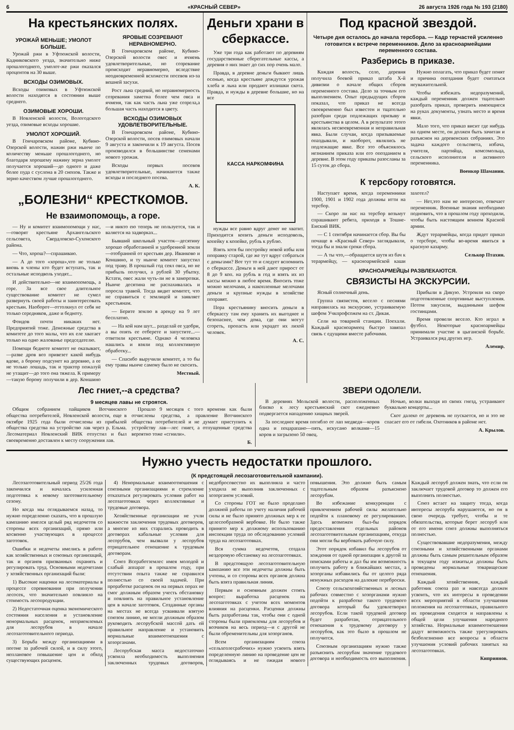6 «КРАСНЫЙ СЕВЕР» 26 августа 1926 года № 193 (2180)
На крестьянских полях.
УРОЖАЙ МЕНЬШЕ; УМОЛОТ БОЛЬШЕ.
Урожай ржи в Уфтюжской волости, Кадниковского уезда, значительно ниже прошлогоднего, умолот-же ржи оказался процентов на 30 выше.
ВСХОДЫ ОЗИМОВЫХ.
Всходы озимовых в Уфтюжской волости находятся в состоянии выше среднего.
ОЗИМОВЫЕ ХОРОШИ.
В Новленской волости, Вологодского уезда, озимовые всходы хорошие.
УМОЛОТ ХОРОШИЙ.
В Гончаровском районе, Кубино-Озерской волости, нажин ржи нынче по количеству меньше прошлогоднего, но благодаря хорошему нажину зерна умолот получается хороший—до одного и даже более пуда с суслона в 20 снопов. Также и зерно качеством лучше прошлогоднего.
ЯРОВЫЕ СОЗРЕВАЮТ НЕРАВНОМЕРНО.
В Гончаровском районе, Кубино-Озерской волости овес и ячмень удовлетворительные, но созревание происходит неравномерно, вследствие неодновременной всхожести посевов из-за вешней засухи.
Рост льна средний, но неравномерность созревания заметна более чем овса и ячменя, так как часть льна уже созрела,а большая часть находится в цвету.
ВСХОДЫ ОЗИМОВЫХ УДОВЛЕТВОРИТЕЛЬНЫЕ.
В Гончаровском районе, Кубино-Озерской волости, посев озимовых начали 9 августа и закончили к 19 августа. Посев производился в большинстве семенами нового урожая.
Всходы первых посевов удовлетворительные, начинаются также всходы и последнего посева.
А. К.
„БОЛЕЗНИ“ КРЕСТКОМОВ.
Не взаимопомощь, а горе.
— Ну и комитет взаимопомощи у нас,—говорят крестьяне Архангельского сельсовета, Свердловско-Сухонского района.
— Что, хорош?—спрашиваю.
— А до того «хорош»,что не только вновь в члены кто будет вступать, так и остальные исподволь уходят...
И действительно—не взаимопомощь, а горе. За все свое длительное существование комитет не сумел развернуть своей работы и заинтересовать крестьян. Наоборот—оттолкнул от себя не только середняков, даже и бедноту.
Фондов почти никаких нет. Предприятий тоже. Денежные средства в комитете до того малы, что их еле хватает только на одно жалованье председателю.
Помощи бедноте комитет не оказывает,—разве дров воз привезет какой нибудь вдове, а борону подсунет на деревню, а ее не только лошадь, так и трактор пожалуй не утащит—до того она тяжела. К примеру—такую борону получили в дер. Коншино—и никто ею теперь не пользуется, так и валяется на задворках...
Бывший школьный участок—десятину хорошо обработанной и удобренной земли—отобранной от крестьян дер. Иванково и Коншино, и ту нынче комитет запустил под траву. В прошлый год сеял овса, но не прибыль получил, а рублей 30 убытку. Кстати, овес жали чуть-ли не в заморозки. Нынче десятина не распахивалась и поросла травой. Тогда видит комитет, что не справиться с землицей и заявляет крестьянам.
— Берите землю в аренду на 9 лет бесплатно.
— На кой нам шут... разделай ее удобри, а вы опять ее отберете и запустите...—ответили крестьяне. Однако 4 человека нашлись и взяли под коллективную обработку...
— Спасибо выручили комитет, а то бы ему травы нынче самому было не скосить.
Местный.
Деньги храни в сберкассе.
Уже три года как работают по деревням государственные сберегательные кассы, а деревня о них знает до сих пор очень мало.
Правда, в деревне деньги бывают лишь осенью, когда крестьяне дождутся урожая хлеба и льна или продают излишки скота. Правда, и нужды в деревне большие, но на все
КАССА НАРКОМФИНА
нужды все равно вдруг денег не хватит. Приходится копить деньги исподоволь, копейку к копейке, рубль к рублю.
Взять хотя бы постройку новой избы или поправку старой, где же тут вдруг собраться с деньгами? Вот тут то и следует вспомнить о сберкассе. Деньги в ней дают прирост от 8 до 9 коп. на рубль в год и взять их из кассы можно в любое время. Вносить тоже можно мелочами, а накопленные мелочами деньги и крупные нужды в хозяйстве поправят.
Пора крестьянину вносить деньги в сберкассу там ему хранить их выгоднее и безопаснее, чем дома, где они могут сгореть, пропасть или украдет их лихой человек.
А. С.
Под красной звездой.
Четыре дня осталось до начала терсбора. — Кадр терчастей усиленно готовится к встрече переменников. Дело за красноармейцами переменного состава.
Разберись в приказе.
Каждая волость, село, деревня получила боевой приказ штаба X-й дивизии о начале общих сборов переменного состава. Дело за точным его выполнением. Опыт предыдущих сборов показал, что приказ не всегда своевременно был известен и тщательно разобран среди подлежащих призыву и крестьянства в целом. А в результате этого являлась несвоевременная и неправильная явка. Были случаи, когда призываемые опаздывали, и наоборот, являлись не подлежащие явке. Все это объяснялось незнанием приказа или его опозданием в деревне. В этом году приказы разосланы за 15 суток до сбора.
Нужно полагать, что приказ будет понят и причина опоздания будет считаться неуважительной.
Чтобы избежать недоразумений, каждый переменник должен тщательно разобрать приказ, проверить имеющиеся на руках документы, узнать место и время явки.
Мало того, что приказ висит где нибудь на одном месте, он должен быть зачитан и разъяснен на деревенских собраниях. Это задача каждого сельсовета, избача, учителя, партийца, комсомольца, сельского исполнителя и активного переменника.
Военкор Шаманин.
К терсбору готовятся.
Наступает время, когда переменники 1900, 1901 и 1902 года должны итти на терсбор.
— Скоро ли нас на терсбор возьмут спрашивают ребята, приходя в Тошне-Емский ВИК.
— С 1 сентября начинается сбор. Вы бы почаще в «Красный Север» заглядывали, тогда бы и знали сроки сбора.
— А ты что,—обращается шутя из бач к терармейцу, — красноармейской каши захотел?
— Нет,это нам не интересно, отвечает переменник. Военные знания необходимо подновить, что в прошлом году проходили, чтобы быть настоящим воином Красной армии.
Ждут терармейцы, когда придет приказ о терсборе, чтобы во-время явиться в красную казарму.
Селькор Птахин.
КРАСНОАРМЕЙЦЫ РАЗВЛЕКАЮТСЯ.
СВЯЗИСТЫ НА ЭКСКУРСИИ.
Ясный солнечный день.
Группа связистов, весело с песнями направилась на экскурсию, устраиваемую шефом Учкпрофсожем на ст. Дикая.
Сели на товарной станции. Поехали. Каждый красноармеец быстро завязал связь с едущими вместе рабочими.
Прибыли в Дикую. Устроили на скоро подготовленные спортивные выступления. Потом закусили, выданными шефом гостинцами.
Время провели весело. Кто играл в футбол. Некоторые красноармейцы принимали участие в цыганской борьбе. Устраивался ряд других игр.
Алемир.
Лес гниет,--а средства?
9 месяцев лавы не строятся.
Общим собранием пайщиков Вотчинского общества потребителей, Новленской волости, еще в октябре 1925 года были отчислены из прибылей общества средства на устройство лав через р. Ельма. Лесоматериал Новленский ВИК отпустил и был своевременно доставлен к месту сооружения лав.
Прошло 9 месяцев с того времени как были отчислены средства, а правление Вотчинского общества потребителей и не думает приступить к устройству лав—лес гниет, а отпущенные средства вероятно тоже «сгнили».
Б.
ЗВЕРИ ОДОЛЕЛИ.
В деревнях Мольской волости, расположенных близко к лесу крестьянский скот ежедневно подвергается нападению хищных зверей.
За последнее время погибло от лап медведя—коров одна и поцарапано—пять, искусано волками—15 коров и загрызено 50 овец.
Ночью, волки выходя из своих гнезд, устраивают буквально концерты...
Скот далеко от деревень не пускается, но и это не спасает его от гибели. Охотников в районе нет.
А. Крылов.
Нужно учесть недостатки прошлого.
(К предстоящей лесозаготовительной кампании).
Лесозаготовительный период 25/26 года закончился и началась усиленная подготовка к новому заготовительному сезону.
Но когда мы оглядываемся назад, то нужно определенно сказать, что в прошлую кампанию имелся целый ряд недочетов со стороны всех организаций, прямо или косвенно участвующих в процессе заготовок.
Ошибки и недочеты имелись в работе как хозяйственных и союзных организаций, так и органов призванных охранять и регулировать труд. Основными недочетами у хозяйственных организаций были:
1) Высокие наценки на лесоматериалы в процессе соревнования при получении лесосек, что значительно повлияло на стоимость лесопродукции.
2) Недостаточная оценка экономического состояния населения и установление ненормальных расценок, неприемлемых для лесорубов в начале лесозаготовительного периода.
3) Борьба между организациями в погоне за рабочей силой, и в силу этого, неплановое повышение цен и обход существующих расценок.
4) Ненормальные взаимоотношения с союзными организациями и стремление отказаться регулировать условия работ на лесозаготовках через коллективные и трудовые договора.
Хозяйственные организации не учли важности заключения трудовых договоров, а многие из них старались проводить в договорах кабальные условия для лесорубов, чем вызвали у лесорубов отрицательное отношение к трудовым договорам.
Союз Всеработземлес имея молодой и слабый аппарат в прошлом году, при отсутствии опыта также не справился полностью со своей задачей. При проработке расценок он на первых порах не смог должным образом учесть обстановку и повлиять на правильное установление цен в начале заготовок. Созданные органы на местах не всегда усваивали взятую союзом линию, не могли должным образом руководить лесорубской массой дать ей правильное направление и установить нормальные взаимоотношения с хозорганами.
Лесорубская масса недостаточно усвоила необходимость выполнения заключенных трудовых договоров, недобросовестно их выполняла и часто уходила не выполнив заключенных с хозорганом условий.
Со стороны ГОТ не было проделано должной работы по учету наличия рабочей силы и не было принято должных мер к ее целесообразной вербовке. Не было также принято мер к должному использованию инспекции труда по обследованию условий труда на лесозаготовках.
Вся сумма недочетов, создала нездоровую обстановку на лесозаготовках.
В предстоящую лесозаготовительную кампанию все эти недочеты должны быть учтены, и со стороны всех органов должна быть взята правильная линия.
Первым и основным должен стоять вопрос: выработка расценок на лесозаготовках с учетом всех моментов влияния на расценки. Расценки должны быть разработаны так, чтобы они с одной стороны были приемлемы для лесорубов и возчиков на весь период—и с другой не были обременительны для хозорганов.
Всем организациям союза «сельхозлесрабочих» нужно усвоить взять определенную линию на проведение цен не оглядываясь и не ожидая нового повышения. Это должно быть самым тщательным образом разъяснено лесорубам.
Во избежание конкуренции с привлечением рабочей силы желательно подойти к плановому ее регулированию. Здесь возможен был-бы порядок предоставления отдельных районов лесозаготовительным организациям, откуда они могли бы вербовать рабочую силу.
Этот порядок избавил бы лесорубов от хождения от одной организации к другой за поисками работы и дал бы им возможность получить работу в ближайших местах, а хозорганы избавились бы от целого ряда ненужных расходов на далекие переброски.
Союзу сельскохозяйственных и лесных рабочих совместно с хозорганами нужно подойти к разработке такого трудового договора который бы удовлетворял лесорубов. Если такой трудовой договор будет разработан, отрицательного отношения к трудовому договору у лесорубов, как это было в прошлом не получится.
Союзным организациям нужно также разъяснить лесорубам значение трудового договора и необходимость его выполнения. Каждый лесоруб должен знать, что если он заключает трудовой договор то должен его выполнить полностью.
Союз встает на защиту тогда, когда интересы лесоруба нарушаются, но он в свою очередь требует, чтобы и те обязательства, которые берет лесоруб или от его имени союз должны выполняться полностью.
Существовавшие недоразумения, между союзными и хозяйственными органами должны быть самым решительным образом в текущем году изжиты,и должны быть проведены нормальные товарищеские отношения.
Каждый хозяйственник, каждый работник союза раз и навсегда должен усвоить, что их интересы в проведении всех мероприятий в области улучшения положения на лесозаготовках, правильного их проведения сходятся и направлены к общей цели улучшения народного хозяйства. Нормальные взаимоотношения дадут возможность также урегулировать безболезненно все вопросы в области улучшения условий рабочих занятых на лесозаготовках.
Киприянов.